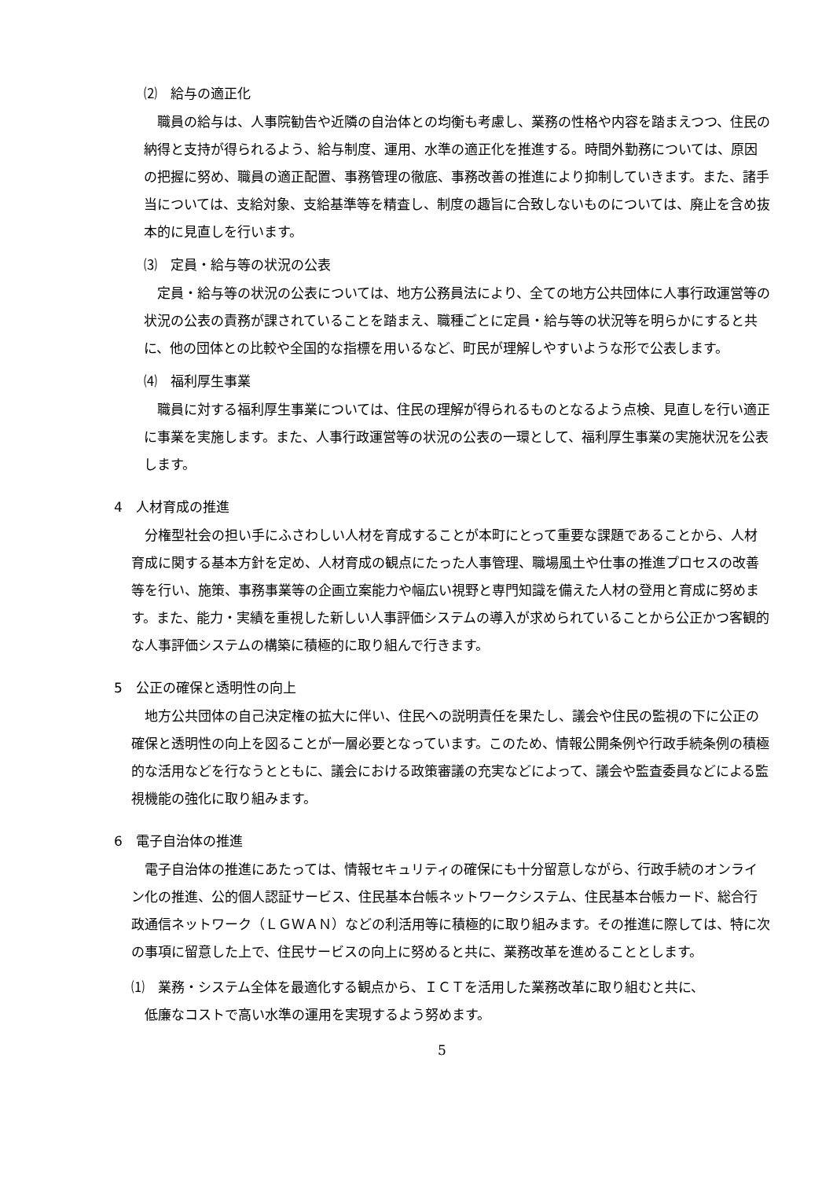⑵　給与の適正化
職員の給与は、人事院勧告や近隣の自治体との均衡も考慮し、業務の性格や内容を踏まえつつ、住民の納得と支持が得られるよう、給与制度、運用、水準の適正化を推進する。時間外勤務については、原因の把握に努め、職員の適正配置、事務管理の徹底、事務改善の推進により抑制していきます。また、諸手当については、支給対象、支給基準等を精査し、制度の趣旨に合致しないものについては、廃止を含め抜本的に見直しを行います。
⑶　定員・給与等の状況の公表
定員・給与等の状況の公表については、地方公務員法により、全ての地方公共団体に人事行政運営等の状況の公表の責務が課されていることを踏まえ、職種ごとに定員・給与等の状況等を明らかにすると共に、他の団体との比較や全国的な指標を用いるなど、町民が理解しやすいような形で公表します。
⑷　福利厚生事業
職員に対する福利厚生事業については、住民の理解が得られるものとなるよう点検、見直しを行い適正に事業を実施します。また、人事行政運営等の状況の公表の一環として、福利厚生事業の実施状況を公表します。
4　人材育成の推進
分権型社会の担い手にふさわしい人材を育成することが本町にとって重要な課題であることから、人材育成に関する基本方針を定め、人材育成の観点にたった人事管理、職場風土や仕事の推進プロセスの改善等を行い、施策、事務事業等の企画立案能力や幅広い視野と専門知識を備えた人材の登用と育成に努めます。また、能力・実績を重視した新しい人事評価システムの導入が求められていることから公正かつ客観的な人事評価システムの構築に積極的に取り組んで行きます。
5　公正の確保と透明性の向上
地方公共団体の自己決定権の拡大に伴い、住民への説明責任を果たし、議会や住民の監視の下に公正の確保と透明性の向上を図ることが一層必要となっています。このため、情報公開条例や行政手続条例の積極的な活用などを行なうとともに、議会における政策審議の充実などによって、議会や監査委員などによる監視機能の強化に取り組みます。
6　電子自治体の推進
電子自治体の推進にあたっては、情報セキュリティの確保にも十分留意しながら、行政手続のオンライン化の推進、公的個人認証サービス、住民基本台帳ネットワークシステム、住民基本台帳カード、総合行政通信ネットワーク（ＬＧＷＡＮ）などの利活用等に積極的に取り組みます。その推進に際しては、特に次の事項に留意した上で、住民サービスの向上に努めると共に、業務改革を進めることとします。
⑴　業務・システム全体を最適化する観点から、ＩＣＴを活用した業務改革に取り組むと共に、
　低廉なコストで高い水準の運用を実現するよう努めます。
5